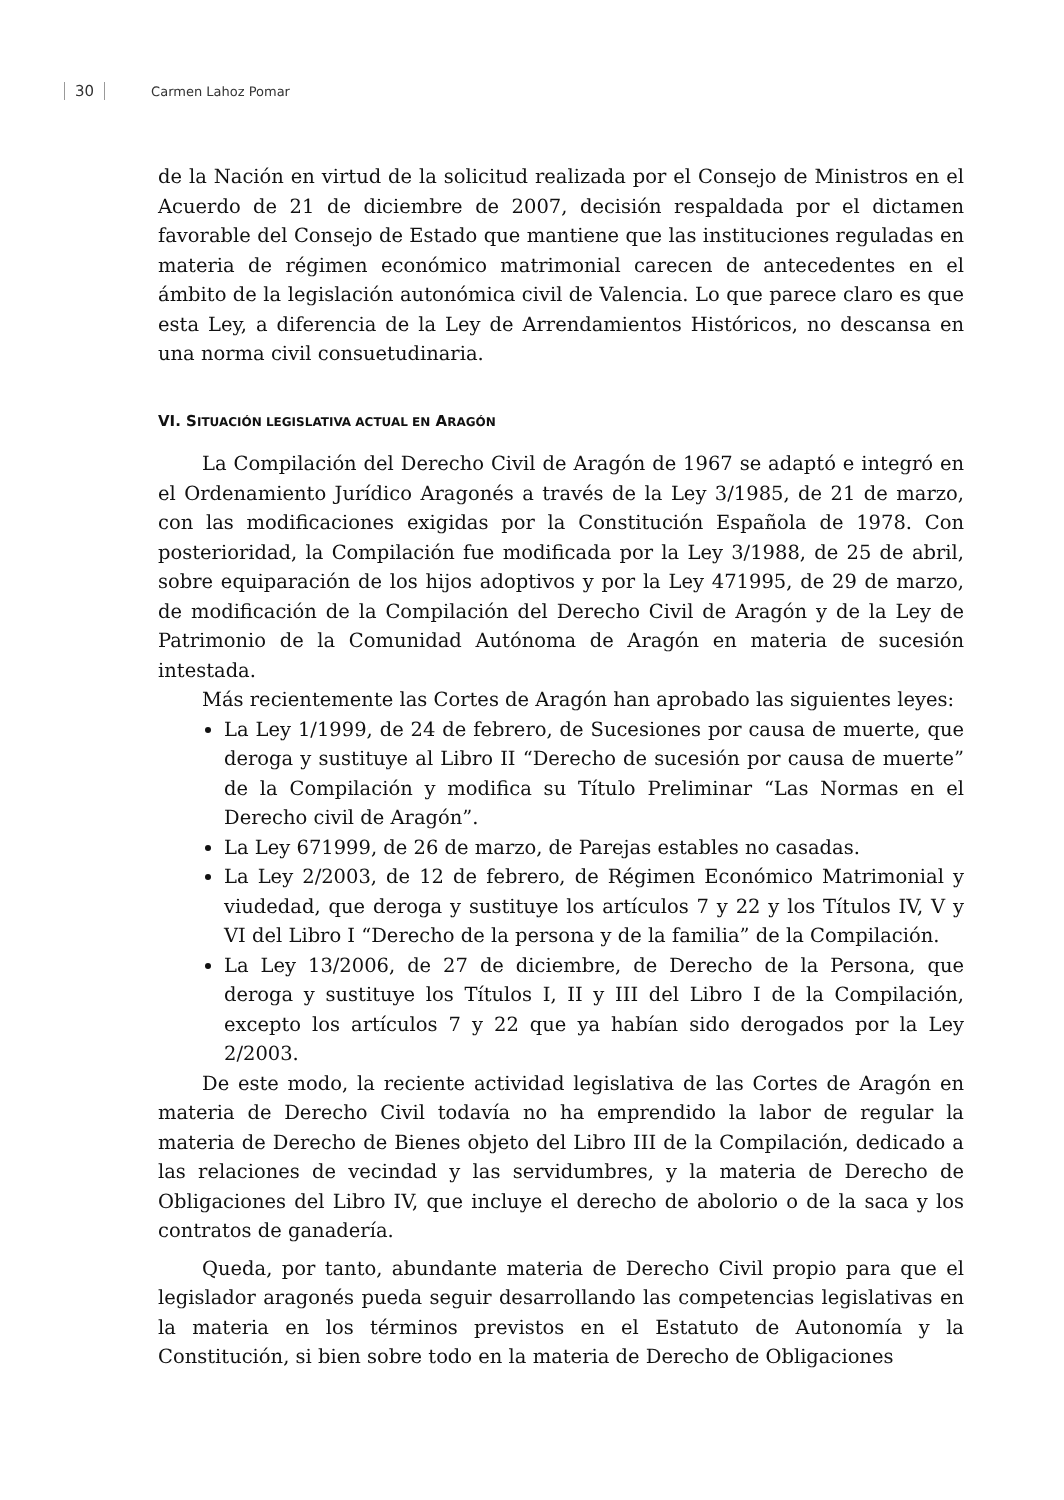30 Carmen Lahoz Pomar
de la Nación en virtud de la solicitud realizada por el Consejo de Ministros en el Acuerdo de 21 de diciembre de 2007, decisión respaldada por el dictamen favorable del Consejo de Estado que mantiene que las instituciones reguladas en materia de régimen económico matrimonial carecen de antecedentes en el ámbito de la legislación autonómica civil de Valencia. Lo que parece claro es que esta Ley, a diferencia de la Ley de Arrendamientos Históricos, no descansa en una norma civil consuetudinaria.
VI. SITUACIÓN LEGISLATIVA ACTUAL EN ARAGÓN
La Compilación del Derecho Civil de Aragón de 1967 se adaptó e integró en el Ordenamiento Jurídico Aragonés a través de la Ley 3/1985, de 21 de marzo, con las modificaciones exigidas por la Constitución Española de 1978. Con posterioridad, la Compilación fue modificada por la Ley 3/1988, de 25 de abril, sobre equiparación de los hijos adoptivos y por la Ley 471995, de 29 de marzo, de modificación de la Compilación del Derecho Civil de Aragón y de la Ley de Patrimonio de la Comunidad Autónoma de Aragón en materia de sucesión intestada.
Más recientemente las Cortes de Aragón han aprobado las siguientes leyes:
La Ley 1/1999, de 24 de febrero, de Sucesiones por causa de muerte, que deroga y sustituye al Libro II “Derecho de sucesión por causa de muerte” de la Compilación y modifica su Título Preliminar “Las Normas en el Derecho civil de Aragón”.
La Ley 671999, de 26 de marzo, de Parejas estables no casadas.
La Ley 2/2003, de 12 de febrero, de Régimen Económico Matrimonial y viudedad, que deroga y sustituye los artículos 7 y 22 y los Títulos IV, V y VI del Libro I “Derecho de la persona y de la familia” de la Compilación.
La Ley 13/2006, de 27 de diciembre, de Derecho de la Persona, que deroga y sustituye los Títulos I, II y III del Libro I de la Compilación, excepto los artículos 7 y 22 que ya habían sido derogados por la Ley 2/2003.
De este modo, la reciente actividad legislativa de las Cortes de Aragón en materia de Derecho Civil todavía no ha emprendido la labor de regular la materia de Derecho de Bienes objeto del Libro III de la Compilación, dedicado a las relaciones de vecindad y las servidumbres, y la materia de Derecho de Obligaciones del Libro IV, que incluye el derecho de abolorio o de la saca y los contratos de ganadería.
Queda, por tanto, abundante materia de Derecho Civil propio para que el legislador aragonés pueda seguir desarrollando las competencias legislativas en la materia en los términos previstos en el Estatuto de Autonomía y la Constitución, si bien sobre todo en la materia de Derecho de Obligaciones